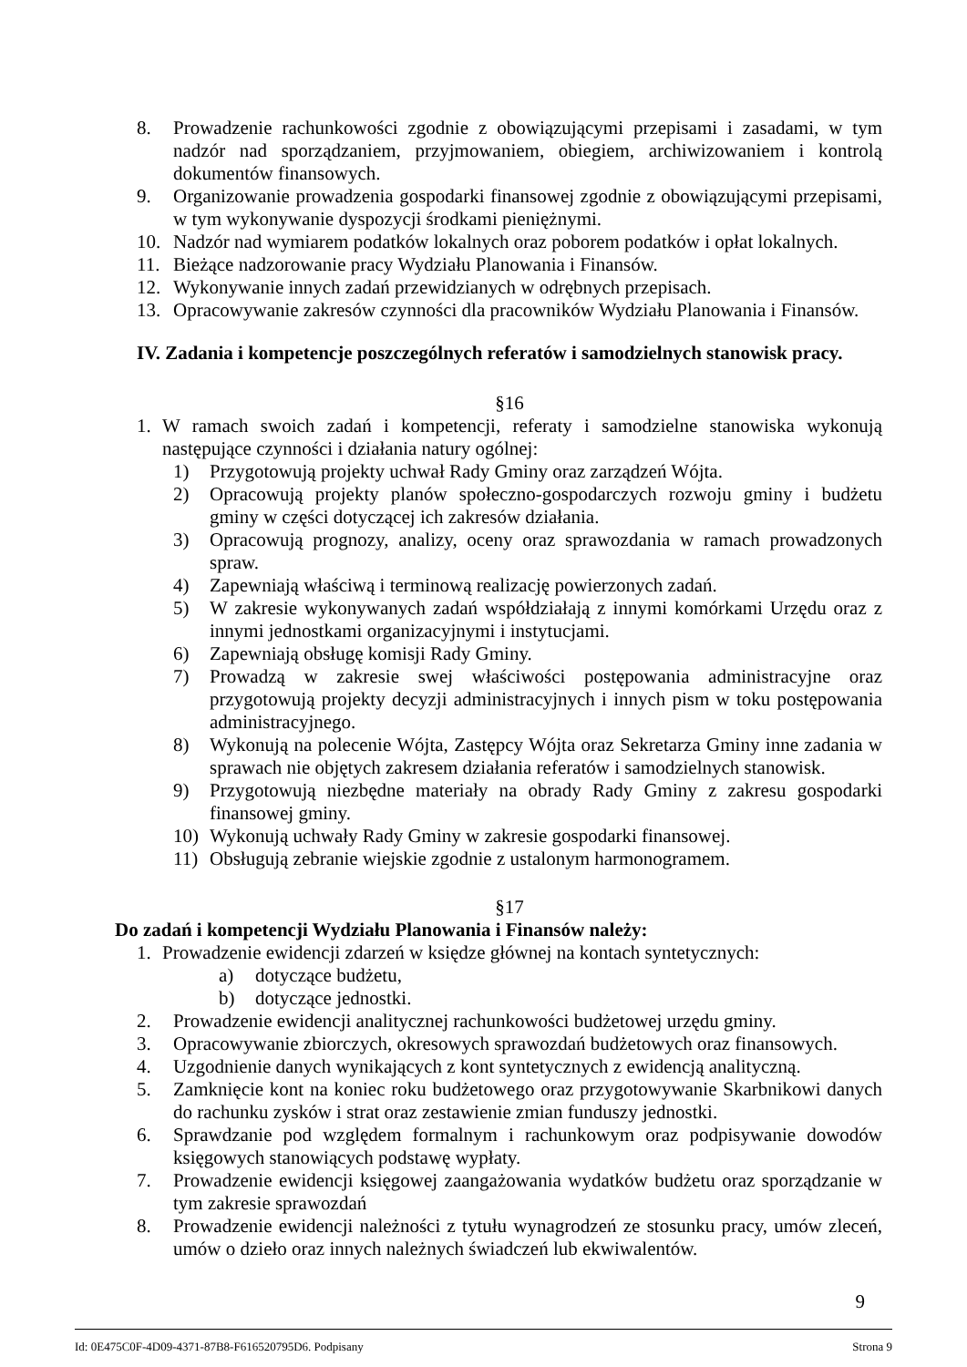8. Prowadzenie rachunkowości zgodnie z obowiązującymi przepisami i zasadami, w tym nadzór nad sporządzaniem, przyjmowaniem, obiegiem, archiwizowaniem i kontrolą dokumentów finansowych.
9. Organizowanie prowadzenia gospodarki finansowej zgodnie z obowiązującymi przepisami, w tym wykonywanie dyspozycji środkami pieniężnymi.
10. Nadzór nad wymiarem podatków lokalnych oraz poborem podatków i opłat lokalnych.
11. Bieżące nadzorowanie pracy Wydziału Planowania i Finansów.
12. Wykonywanie innych zadań przewidzianych w odrębnych przepisach.
13. Opracowywanie zakresów czynności dla pracowników Wydziału Planowania i Finansów.
IV. Zadania i kompetencje poszczególnych referatów i samodzielnych stanowisk pracy.
§16
1. W ramach swoich zadań i kompetencji, referaty i samodzielne stanowiska wykonują następujące czynności i działania natury ogólnej:
1) Przygotowują projekty uchwał Rady Gminy oraz zarządzeń Wójta.
2) Opracowują projekty planów społeczno-gospodarczych rozwoju gminy i budżetu gminy w części dotyczącej ich zakresów działania.
3) Opracowują prognozy, analizy, oceny oraz sprawozdania w ramach prowadzonych spraw.
4) Zapewniają właściwą i terminową realizację powierzonych zadań.
5) W zakresie wykonywanych zadań współdziałają z innymi komórkami Urzędu oraz z innymi jednostkami organizacyjnymi i instytucjami.
6) Zapewniają obsługę komisji Rady Gminy.
7) Prowadzą w zakresie swej właściwości postępowania administracyjne oraz przygotowują projekty decyzji administracyjnych i innych pism w toku postępowania administracyjnego.
8) Wykonują na polecenie Wójta, Zastępcy Wójta oraz Sekretarza Gminy inne zadania w sprawach nie objętych zakresem działania referatów i samodzielnych stanowisk.
9) Przygotowują niezbędne materiały na obrady Rady Gminy z zakresu gospodarki finansowej gminy.
10) Wykonują uchwały Rady Gminy w zakresie gospodarki finansowej.
11) Obsługują zebranie wiejskie zgodnie z ustalonym harmonogramem.
§17
Do zadań i kompetencji Wydziału Planowania i Finansów należy:
1. Prowadzenie ewidencji zdarzeń w księdze głównej na kontach syntetycznych:
a) dotyczące budżetu,
b) dotyczące jednostki.
2. Prowadzenie ewidencji analitycznej rachunkowości budżetowej urzędu gminy.
3. Opracowywanie zbiorczych, okresowych sprawozdań budżetowych oraz finansowych.
4. Uzgodnienie danych wynikających z kont syntetycznych z ewidencją analityczną.
5. Zamknięcie kont na koniec roku budżetowego oraz przygotowywanie Skarbnikowi danych do rachunku zysków i strat oraz zestawienie zmian funduszy jednostki.
6. Sprawdzanie pod względem formalnym i rachunkowym oraz podpisywanie dowodów księgowych stanowiących podstawę wypłaty.
7. Prowadzenie ewidencji księgowej zaangażowania wydatków budżetu oraz sporządzanie w tym zakresie sprawozdań
8. Prowadzenie ewidencji należności z tytułu wynagrodzeń ze stosunku pracy, umów zleceń, umów o dzieło oraz innych należnych świadczeń lub ekwiwalentów.
9
Id: 0E475C0F-4D09-4371-87B8-F616520795D6. Podpisany Strona 9